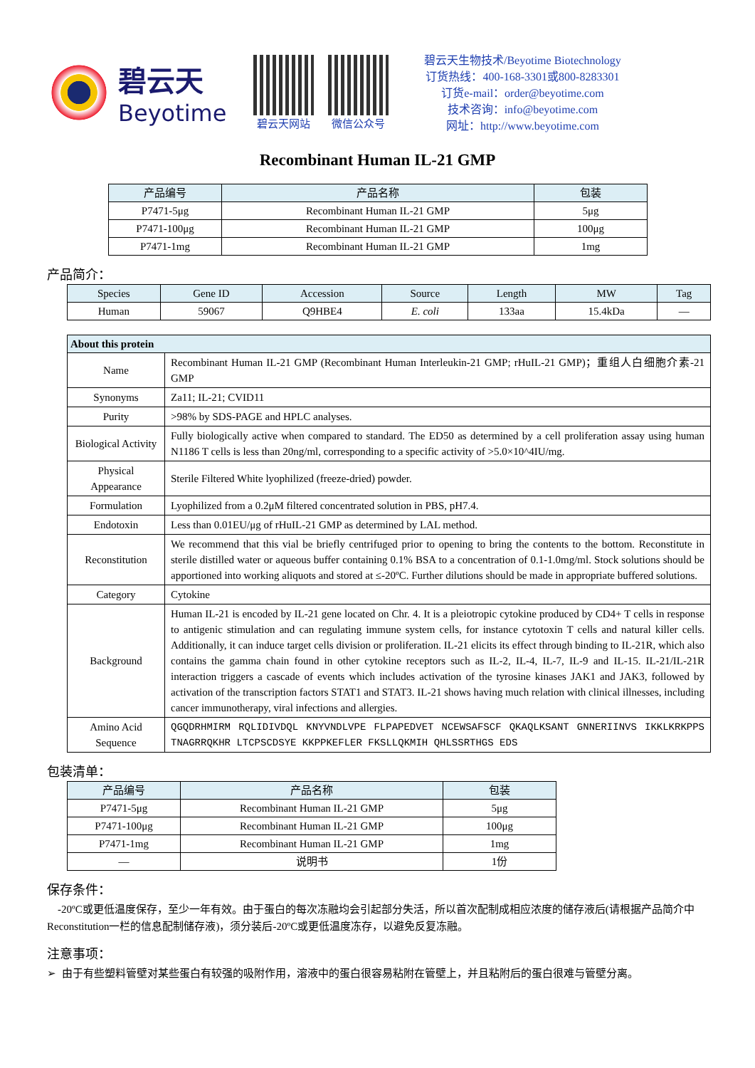碧云天
Beyotime
碧云天网站 微信公众号
碧云天生物技术/Beyotime Biotechnology
订货热线：400-168-3301或800-8283301
订货e-mail：order@beyotime.com
技术咨询：info@beyotime.com
网址：http://www.beyotime.com
Recombinant Human IL-21 GMP
| 产品编号 | 产品名称 | 包装 |
| --- | --- | --- |
| P7471-5μg | Recombinant Human IL-21 GMP | 5μg |
| P7471-100μg | Recombinant Human IL-21 GMP | 100μg |
| P7471-1mg | Recombinant Human IL-21 GMP | 1mg |
产品简介：
| Species | Gene ID | Accession | Source | Length | MW | Tag |
| --- | --- | --- | --- | --- | --- | --- |
| Human | 59067 | Q9HBE4 | E. coli | 133aa | 15.4kDa | — |
| About this protein | |
| --- | --- |
| Name | Recombinant Human IL-21 GMP (Recombinant Human Interleukin-21 GMP; rHuIL-21 GMP)；重组人白细胞介素-21 GMP |
| Synonyms | Za11; IL-21; CVID11 |
| Purity | >98% by SDS-PAGE and HPLC analyses. |
| Biological Activity | Fully biologically active when compared to standard. The ED50 as determined by a cell proliferation assay using human N1186 T cells is less than 20ng/ml, corresponding to a specific activity of >5.0×10^4IU/mg. |
| Physical Appearance | Sterile Filtered White lyophilized (freeze-dried) powder. |
| Formulation | Lyophilized from a 0.2μM filtered concentrated solution in PBS, pH7.4. |
| Endotoxin | Less than 0.01EU/μg of rHuIL-21 GMP as determined by LAL method. |
| Reconstitution | We recommend that this vial be briefly centrifuged prior to opening to bring the contents to the bottom. Reconstitute in sterile distilled water or aqueous buffer containing 0.1% BSA to a concentration of 0.1-1.0mg/ml. Stock solutions should be apportioned into working aliquots and stored at ≤-20ºC. Further dilutions should be made in appropriate buffered solutions. |
| Category | Cytokine |
| Background | Human IL-21 is encoded by IL-21 gene located on Chr. 4. It is a pleiotropic cytokine produced by CD4+ T cells in response to antigenic stimulation and can regulating immune system cells, for instance cytotoxin T cells and natural killer cells. Additionally, it can induce target cells division or proliferation. IL-21 elicits its effect through binding to IL-21R, which also contains the gamma chain found in other cytokine receptors such as IL-2, IL-4, IL-7, IL-9 and IL-15. IL-21/IL-21R interaction triggers a cascade of events which includes activation of the tyrosine kinases JAK1 and JAK3, followed by activation of the transcription factors STAT1 and STAT3. IL-21 shows having much relation with clinical illnesses, including cancer immunotherapy, viral infections and allergies. |
| Amino Acid Sequence | QGQDRHMIRM RQLIDIVDQL KNYVNDLVPE FLPAPEDVET NCEWSAFSCF QKAQLKSANT GNNERIINVS IKKLKRKPPS TNAGRRQKHR LTCPSCDSYE KKPPKEFLER FKSLLQKMIH QHLSSRTHGS EDS |
包装清单：
| 产品编号 | 产品名称 | 包装 |
| --- | --- | --- |
| P7471-5μg | Recombinant Human IL-21 GMP | 5μg |
| P7471-100μg | Recombinant Human IL-21 GMP | 100μg |
| P7471-1mg | Recombinant Human IL-21 GMP | 1mg |
| — | 说明书 | 1份 |
保存条件：
-20ºC或更低温度保存，至少一年有效。由于蛋白的每次冻融均会引起部分失活，所以首次配制成相应浓度的储存液后(请根据产品简介中Reconstitution一栏的信息配制储存液)，须分装后-20ºC或更低温度冻存，以避免反复冻融。
注意事项：
➢ 由于有些塑料管壁对某些蛋白有较强的吸附作用，溶液中的蛋白很容易粘附在管壁上，并且粘附后的蛋白很难与管壁分离。